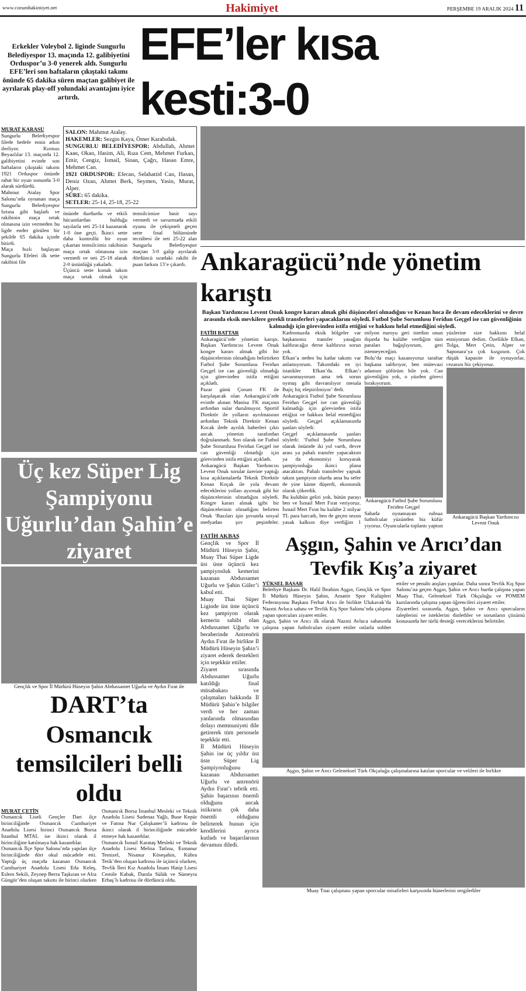www.corumhakimiyet.net Hakimiyet PERŞEMBE 19 ARALIK 2024 11
Erkekler Voleybol 2. liginde Sungurlu Belediyespor 13. maçında 12. galibiyetini Orduspor’u 3-0 yenerek aldı. Sungurlu EFE’leri son haftaların çıkıştaki takımı önünde 65 dakika süren maçtan galibiyet ile ayrılarak play-off yolundaki avantajını iyice artırdı.
EFE’ler kısa kesti:3-0
MURAT KARASU
Sungurlu Belediyespor filede hedefe emin adım ilerliyor. Kırmızı Beyazlılar 13. maçında 12. galibiyetini evinde son haftaların çıkıştaki takımı 1921 Orduspor önünde rahat bir oyun sonunda 3-0 alarak sürdürdü.
Mahmut Atalay Spor Salonu’nda oynanan maça Sungurlu Belediyespor fırtına gibi başladı ve rakibinin maça ortak olmasına izin vermeden bu ligde ender görülen bir şekilde 65 dakika içinde bitirdi.
Maça hızlı başlayan Sungurlu Efeleri ilk sette rakibini file
SALON: Mahmut Atalay.
HAKEMLER: Sezgin Kaya, Ömer Karabıdak.
SUNGURLU BELEDİYESPOR: Abdullah, Ahmet Kaan, Okan, Hasim, Ali, Rıza Cem, Mehmet Furkan, Emir, Cengiz, İsmail, Sinan, Çağrı, Hasan Emre, Mehmet Can.
1921 ORDUSPOR: Efecan, Selahattid Can, Hasan, Deniz Ozan, Ahmet Berk, Seymen, Yasin, Murat, Alper.
SÜRE: 65 dakika.
SETLER: 25-14, 25-18, 25-22
önünde durdurdu ve etkili hücumlardan bulduğu sayılarla seti 25-14 kazanarak 1-0 öne geçti. İkinci sette daha kontrollü bir oyun çıkartan temsilcimiz rakibinin maça ortak olmasına izin vermedi ve seti 25-18 alarak 2-0 üstünlüğü yakaladı.
Üçüncü sette konuk takım maça ortak olmak için temsilcimize basit sayı vermedi ve savurmada etkili oyunu ile çekişmeli geçen sette final bölümünde tecrübesi ile seti 25-22 alan Sungurlu Belediyespor maçtan 3-0 galip ayrılarak dördüncü sıradaki rakibi ile puan farkını 13’e çıkardı.
Üç kez Süper Lig Şampiyonu Uğurlu’dan Şahin’e ziyaret
Gençlik ve Spor İl Müdürü Hüseyin Şahin Abdussamet Uğurlu ve Aydın Fırat ile
DART’ta Osmancık temsilcileri belli oldu
MURAT ÇETİN
Osmancık Liseli Gençler Dart ilçe birinciliğinde Osmancık Cumhuriyet Anadolu Lisesi birinci Osmancık Borsa İstanbul MTAL ise ikinci olarak il birinciliğine katılmaya hak kazandılar.
Osmancık İlçe Spor Salonu’nda yapılan ilçe birinciliğinde dört okul mücadele etti. Yaptığı üç maçıda kazanan Osmancık Cumhuriyet Anadolu Lisesi Eda Keleş, Eslem Sekili, Zeynep Berra Taşkıran ve Afra Güngör’den oluşan takımı ile birinci olurken Osmancık Borsa İstanbul Mesleki ve Teknik Anadolu Lisesi Sudenaz Yağlı, Buse Kepür ve Fatma Nur Çalışkaner’li kadrosu ile ikinci olarak il birinciliğinde mücadele etmeye hak kazandılar.
Osmancık İsmail Karataş Mesleki ve Teknik Anadolu Lisesi Melisa Tatlısu, Esmanur Temizel, Nisanur Köseşahin, Kübra Tetik’den oluşan kadrosu ile üçüncü olurken, Tevfik İleri Kız Anadolu İmam Hatip Lisesi Cemile Kabak, Damla Sülük ve Sümeyra Erbaş’lı kadrosu ile dördüncü oldu.
Ankaragücü’nde yönetim karıştı
Başkan Yardımcısı Levent Onuk kongre kararı almak gibi düşünceleri olmadığını ve Kenan hoca ile devam edeceklerini ve devre arasında eksik mevkilere gerekli transferleri yapacaklarını söyledi. Futbol Şube Sorumlusu Feridun Geçgel ise can güvenliğinin kalmadığı için görevinden istifa ettiğini ve hakkını helal etmediğini söyledi.
FATİH BATTAR
Ankaragücü’nde yönetim karıştı. Başkan Yardımcısı Levent Onuk kongre kararı almak gibi bir düşüncelerinin olmadığını belirtirken Futbol Şube Sorumlusu Feridun Geçgel ise can güvenliği olmadığı için görevinden istifa ettiğini açıkladı.
Pazar günü Çorum FK ile karşılaşacak olan Ankaragücü’nde evinde alınan Manisa FK maçının ardından sular durulmuyor. Sportif Direktör ile yolların ayrılmasının ardından Teknik Direktör Kenan Kocak ilede ayrılık haberleri çıktı ancak yönetim tarafından doğrulanmadı. Son olarak ise Futbol Şube Sorumlusu Feridun Geçgel ise can güvenliği olmadığı için görevinden istifa ettiğini açıkladı.
Ankaragücü Başkan Yardımcısı Levent Onuk sorular üzerine yaptığı kısa açıklamalarda Teknik Direktör Kenan Koçak ile yola devam edeceklerini yolları ayırmak gibi bir düşüncelerinin olmadığını söyledi. Kongre kararı almak igibi bir düşüncelerinin olmadığını belirten Onuk ‘Bazıları işin şovunda sosyal medyadan şov peşindeler. Kadromuzda eksik bölgeler var başkanımız transfer yasağını kaldıracağız derse kaldırırız sorun yok.
Efkan’a neden bu kadar takıntı var anlamıyorum. Takımdaki en iyi istatikler Efkan’da. Efkan’ı savunmuyorum ama tek sorun oymuş gibi davranılıyor mesala Bajiç hiç eleştirilmiyor’ dedi.
Ankaragücü Futbol Şube Sorumlusu Feridun Geçgel ise can güvenliği kalmadığı için görevinden istifa ettiğini ve hakkını helal etmediğini söyledi. Geçgel açıklamasında şunları söyledi:
Geçgel açıklamasında şunları söyledi: ‘Futbol Şube Sorumlusu olarak önümde iki yol vardı, devre arası ya pahalı transfer yapacaktım ya da ekonomiyi koruyarak şampiyonluğu ikinci plana atacaktım. Pahalı transferler yapsak takım şampiyon olurdu ama bu sefer de yine küme düşerdi, ekonomik olarak çökerdik.
Bu kulübün geliri yok, bütün parayı ben ve İsmail Mert Fırat veriyoruz. İsmail Mert Fırat bu kulübe 2 milyar TL para harcadı, ben de geçen sezon yasak kalksın diye verdiğim 1 milyon euroyu geri istedim onun dışında bu kulübe verdiğim tüm paraları bağışlıyorum, geri istemeyeceğim.
Bolu’da maçı kazanıyoruz taraftar başkana saldırıyor, ben mütevazi adamım şöförüm bile yok. Can güvenliğim yok, o yüzden görevi bırakıyorum.
Ankaragücü Futbol Şube Sorumlusu Feriden Geçgel
Sahada oynamayan ruhsuz futbolcular yüzünden biz küfür yiyoruz. Oyuncularla toplantı yaptım yüzlerine size hakkımı helal etmiyorum dedim. Özellikle Efkan, Tolga, Mert Çetin, Alper ve Saponara’ya çok kızgınım. Çok düşük kapasite ile oynuyorlar, cezasını biz çekiyoruz.
Ankaragücü Başkan Yardımcısı Levent Onuk
FATİH AKBAŞ
Gençlik ve Spor İl Müdürü Hüseyin Şahir, Muay Thai Süper Ligde üst üste üçüncü kez şampiyonluk kemerini kazanan Abdussamet Uğurlu ve Şahin Güler’i kabul etti.
Muay Thai Süper Liginde üst üste üçüncü kez şampiyon olarak kemerin sahibi olan Abdussamet Uğurlu ve beraberinde Antrenörü Aydın Fırat ile birlikte İl Müdürü Hüseyin Şahin’i ziyaret ederek destekleri için teşekkür ettiler.
Ziyaret sırasında Abdussamet Uğurlu katıldığı final müsabakası ve çalışmaları hakkında İl Müdürü Şahin’e bilgiler verdi ve her zaman yanlarında olmasından dolayı memnuniyeti dile getirerek tüm personele teşekkür etti.
İl Müdürü Hüseyin Şahin ise üç yıldır üst üste Süper Lig Şampiyonluğunu kazanan Abdussamet Uğurlu ve antrenörü Aydın Fırat’ı tebrik etti. Şahin başarının önemli olduğunu ancak istikrarın çok daha önemli olduğunu belirterek bunun için kendilerini ayrıca kutladı ve başarılarının devamını diledi.
Aşgın, Şahin ve Arıcı’dan Tevfik Kış’a ziyaret
YÜKSEL BASAR
Belediye Başkanı Dr. Halil İbrahim Aşgın, Gençlik ve Spor İl Müdürü Hüseyin Şahin, Amatör Spor Kulüpleri Federasyonu Başkanı Ferhat Arıcı ile birlikte Ulukavak’da Nazmi Avluca sahası ve Tevfik Kış Spor Salonu’nda çalışma yapan sporcuları ziyaret ettiler.
Aşgın, Şahin ve Arıcı ilk olarak Nazmi Avluca sahasında çalışma yapan futbolcuları ziyaret ettiler onlarla sohbet ettiler ve penaltı atışları yaptılar. Daha sonra Tevfik Kış Spor Salonu’na geçen Aşgın, Şahin ve Arıcı burda çalışma yapan Muay Thai, Geleneksel Türk Okçuluğu ve POMEM kurslarında çalışma yapan öğrencileri ziyaret ettiler.
Ziyaretleri sırasında, Aşgın, Şahin ve Arıcı sporcuların taleplerini ve isteklerini dinlediler ve sorunların çözümü konusunda her türlü desteği vereceklerini belirttiler.
Aşgın, Şahin ve Arıcı Geleneksel Türk Okçuluğu çalışmalarına katılan sporcular ve velileri ile birlikte
Muay Tnai çalışması yapan sporcular misafirleri karşısında hünerlerini sergilediler